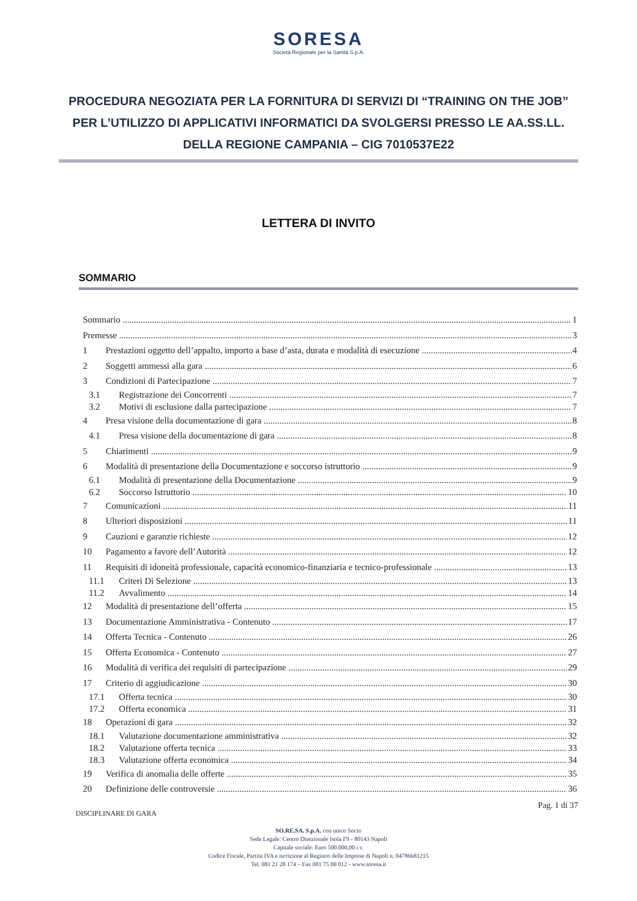SORESA
Società Regionale per la Sanità S.p.A.
PROCEDURA NEGOZIATA PER LA FORNITURA DI SERVIZI DI “TRAINING ON THE JOB” PER L’UTILIZZO DI APPLICATIVI INFORMATICI DA SVOLGERSI PRESSO LE AA.SS.LL. DELLA REGIONE CAMPANIA – CIG 7010537E22
LETTERA DI INVITO
SOMMARIO
Sommario 1
Premesse 3
1 Prestazioni oggetto dell’appalto, importo a base d’asta, durata e modalità di esecuzione 4
2 Soggetti ammessi alla gara 6
3 Condizioni di Partecipazione 7
3.1 Registrazione dei Concorrenti 7
3.2 Motivi di esclusione dalla partecipazione 7
4 Presa visione della documentazione di gara 8
4.1 Presa visione della documentazione di gara 8
5 Chiarimenti 9
6 Modalità di presentazione della Documentazione e soccorso istruttorio 9
6.1 Modalità di presentazione della Documentazione 9
6.2 Soccorso Istruttorio 10
7 Comunicazioni 11
8 Ulteriori disposizioni 11
9 Cauzioni e garanzie richieste 12
10 Pagamento a favore dell’Autorità 12
11 Requisiti di idoneità professionale, capacità economico-finanziaria e tecnico-professionale 13
11.1 Criteri Di Selezione 13
11.2 Avvalimento 14
12 Modalità di presentazione dell’offerta 15
13 Documentazione Amministrativa - Contenuto 17
14 Offerta Tecnica - Contenuto 26
15 Offerta Economica - Contenuto 27
16 Modalità di verifica dei requisiti di partecipazione 29
17 Criterio di aggiudicazione 30
17.1 Offerta tecnica 30
17.2 Offerta economica 31
18 Operazioni di gara 32
18.1 Valutazione documentazione amministrativa 32
18.2 Valutazione offerta tecnica 33
18.3 Valutazione offerta economica 34
19 Verifica di anomalia delle offerte 35
20 Definizione delle controversie 36
DISCIPLINARE DI GARA Pag. 1 di 37
SO.RE.SA. S.p.A. con unico Socio
Sede Legale: Centro Direzionale Isola F9 - 80143 Napoli
Capitale sociale: Euro 500.000,00 i.v.
Codice Fiscale, Partita IVA e iscrizione al Registro delle Imprese di Napoli n. 04786681215
Tel. 081 21 28 174 – Fax 081 75 00 012 - www.soresa.it